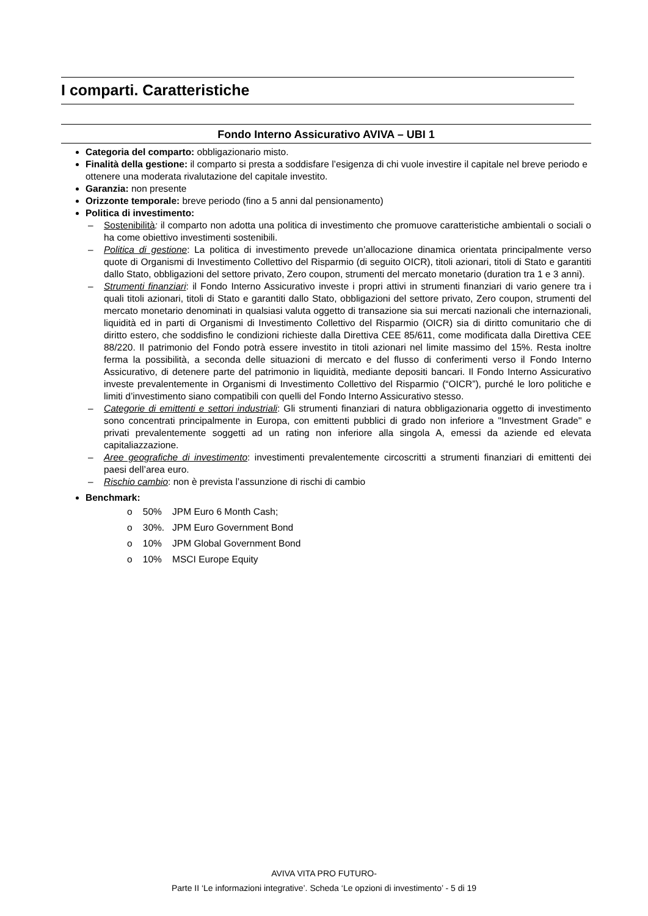I comparti. Caratteristiche
Fondo Interno Assicurativo AVIVA – UBI 1
Categoria del comparto: obbligazionario misto.
Finalità della gestione: il comparto si presta a soddisfare l’esigenza di chi vuole investire il capitale nel breve periodo e ottenere una moderata rivalutazione del capitale investito.
Garanzia: non presente
Orizzonte temporale: breve periodo (fino a 5 anni dal pensionamento)
Politica di investimento:
– Sostenibilità: il comparto non adotta una politica di investimento che promuove caratteristiche ambientali o sociali o ha come obiettivo investimenti sostenibili.
– Politica di gestione: La politica di investimento prevede un’allocazione dinamica orientata principalmente verso quote di Organismi di Investimento Collettivo del Risparmio (di seguito OICR), titoli azionari, titoli di Stato e garantiti dallo Stato, obbligazioni del settore privato, Zero coupon, strumenti del mercato monetario (duration tra 1 e 3 anni).
– Strumenti finanziari: il Fondo Interno Assicurativo investe i propri attivi in strumenti finanziari di vario genere tra i quali titoli azionari, titoli di Stato e garantiti dallo Stato, obbligazioni del settore privato, Zero coupon, strumenti del mercato monetario denominati in qualsiasi valuta oggetto di transazione sia sui mercati nazionali che internazionali, liquidità ed in parti di Organismi di Investimento Collettivo del Risparmio (OICR) sia di diritto comunitario che di diritto estero, che soddisfino le condizioni richieste dalla Direttiva CEE 85/611, come modificata dalla Direttiva CEE 88/220. Il patrimonio del Fondo potrà essere investito in titoli azionari nel limite massimo del 15%. Resta inoltre ferma la possibilità, a seconda delle situazioni di mercato e del flusso di conferimenti verso il Fondo Interno Assicurativo, di detenere parte del patrimonio in liquidità, mediante depositi bancari. Il Fondo Interno Assicurativo investe prevalentemente in Organismi di Investimento Collettivo del Risparmio (“OICR”), purché le loro politiche e limiti d’investimento siano compatibili con quelli del Fondo Interno Assicurativo stesso.
– Categorie di emittenti e settori industriali: Gli strumenti finanziari di natura obbligazionaria oggetto di investimento sono concentrati principalmente in Europa, con emittenti pubblici di grado non inferiore a "Investment Grade" e privati prevalentemente soggetti ad un rating non inferiore alla singola A, emessi da aziende ed elevata capitaliazzazione.
– Aree geografiche di investimento: investimenti prevalentemente circoscritti a strumenti finanziari di emittenti dei paesi dell’area euro.
– Rischio cambio: non è prevista l’assunzione di rischi di cambio
Benchmark:
o 50% JPM Euro 6 Month Cash;
o 30%. JPM Euro Government Bond
o 10% JPM Global Government Bond
o 10% MSCI Europe Equity
AVIVA VITA PRO FUTURO-
Parte II ‘Le informazioni integrative’. Scheda ‘Le opzioni di investimento’ - 5 di 19